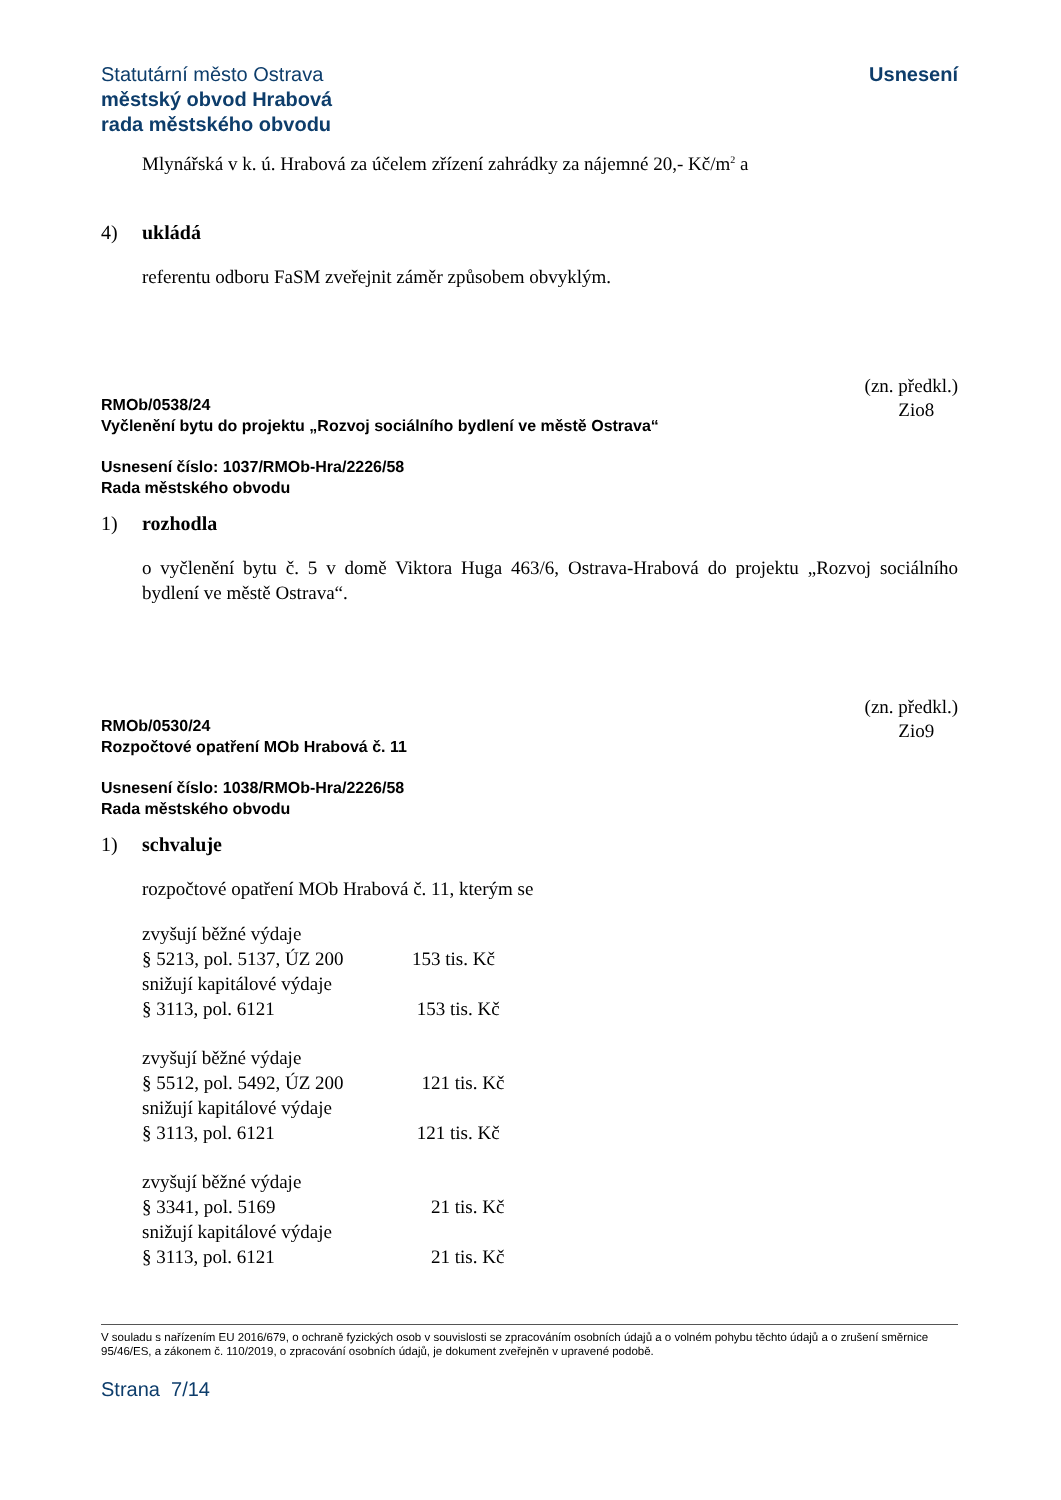Statutární město Ostrava
městský obvod Hrabová
rada městského obvodu
Usnesení
Mlynářská v k. ú. Hrabová za účelem zřízení zahrádky za nájemné 20,- Kč/m<sup>2</sup> a
4) ukládá
referentu odboru FaSM zveřejnit záměr způsobem obvyklým.
RMOb/0538/24
Vyčlenění bytu do projektu „Rozvoj sociálního bydlení ve městě Ostrava“
(zn. předkl.)
Zio8
Usnesení číslo: 1037/RMOb-Hra/2226/58
Rada městského obvodu
1) rozhodla
o vyčlenění bytu č. 5 v domě Viktora Huga 463/6, Ostrava-Hrabová do projektu „Rozvoj sociálního bydlení ve městě Ostrava“.
RMOb/0530/24
Rozpočtové opatření MOb Hrabová č. 11
(zn. předkl.)
Zio9
Usnesení číslo: 1038/RMOb-Hra/2226/58
Rada městského obvodu
1) schvaluje
rozpočtové opatření MOb Hrabová č. 11, kterým se
zvyšují běžné výdaje
§ 5213, pol. 5137, ÚZ 200 153 tis. Kč
snižují kapitálové výdaje
§ 3113, pol. 6121 153 tis. Kč
zvyšují běžné výdaje
§ 5512, pol. 5492, ÚZ 200 121 tis. Kč
snižují kapitálové výdaje
§ 3113, pol. 6121 121 tis. Kč
zvyšují běžné výdaje
§ 3341, pol. 5169 21 tis. Kč
snižují kapitálové výdaje
§ 3113, pol. 6121 21 tis. Kč
V souladu s nařízením EU 2016/679, o ochraně fyzických osob v souvislosti se zpracováním osobních údajů a o volném pohybu těchto údajů a o zrušení směrnice 95/46/ES, a zákonem č. 110/2019, o zpracování osobních údajů, je dokument zveřejněn v upravené podobě.
Strana 7/14